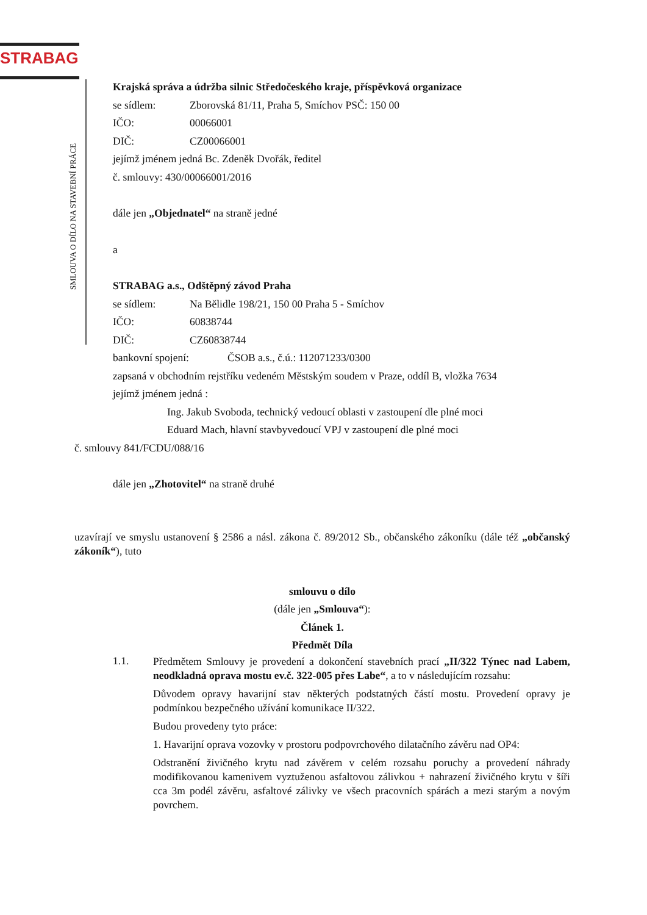STRABAG
SMLOUVA O DÍLO NA STAVEBNÍ PRÁCE
Krajská správa a údržba silnic Středočeského kraje, příspěvková organizace
se sídlem: Zborovská 81/11, Praha 5, Smíchov PSČ: 150 00
IČO: 00066001
DIČ: CZ00066001
jejímž jménem jedná Bc. Zdeněk Dvořák, ředitel
č. smlouvy: 430/00066001/2016
dále jen „Objednatel“ na straně jedné
a
STRABAG a.s., Odštěpný závod Praha
se sídlem: Na Bělidle 198/21, 150 00 Praha 5 - Smíchov
IČO: 60838744
DIČ: CZ60838744
bankovní spojení: ČSOB a.s., č.ú.: 112071233/0300
zapsaná v obchodním rejstříku vedeném Městským soudem v Praze, oddíl B, vložka 7634
jejímž jménem jedná :
Ing. Jakub Svoboda, technický vedoucí oblasti v zastoupení dle plné moci
Eduard Mach, hlavní stavbyvedoucí VPJ v zastoupení dle plné moci
č. smlouvy 841/FCDU/088/16
dále jen „Zhotovitel“ na straně druhé
uzavírají ve smyslu ustanovení § 2586 a násl. zákona č. 89/2012 Sb., občanského zákoníku (dále též „občanský zákoník“), tuto
smlouvu o dílo
(dále jen „Smlouva“):
Článek 1.
Předmět Díla
1.1.
Předmětem Smlouvy je provedení a dokončení stavebních prací „II/322 Týnec nad Labem, neodkladná oprava mostu ev.č. 322-005 přes Labe“, a to v následujícím rozsahu:
Důvodem opravy havarijní stav některých podstatných částí mostu. Provedení opravy je podmínkou bezpečného užívání komunikace II/322.
Budou provedeny tyto práce:
1. Havarijní oprava vozovky v prostoru podpovrchového dilatačního závěru nad OP4:
Odstranění živičného krytu nad závěrem v celém rozsahu poruchy a provedení náhrady modifikovanou kamenivem vyztuženou asfaltovou zálivkou + nahrazení živičného krytu v šíři cca 3m podél závěru, asfaltové zálivky ve všech pracovních spárách a mezi starým a novým povrchem.